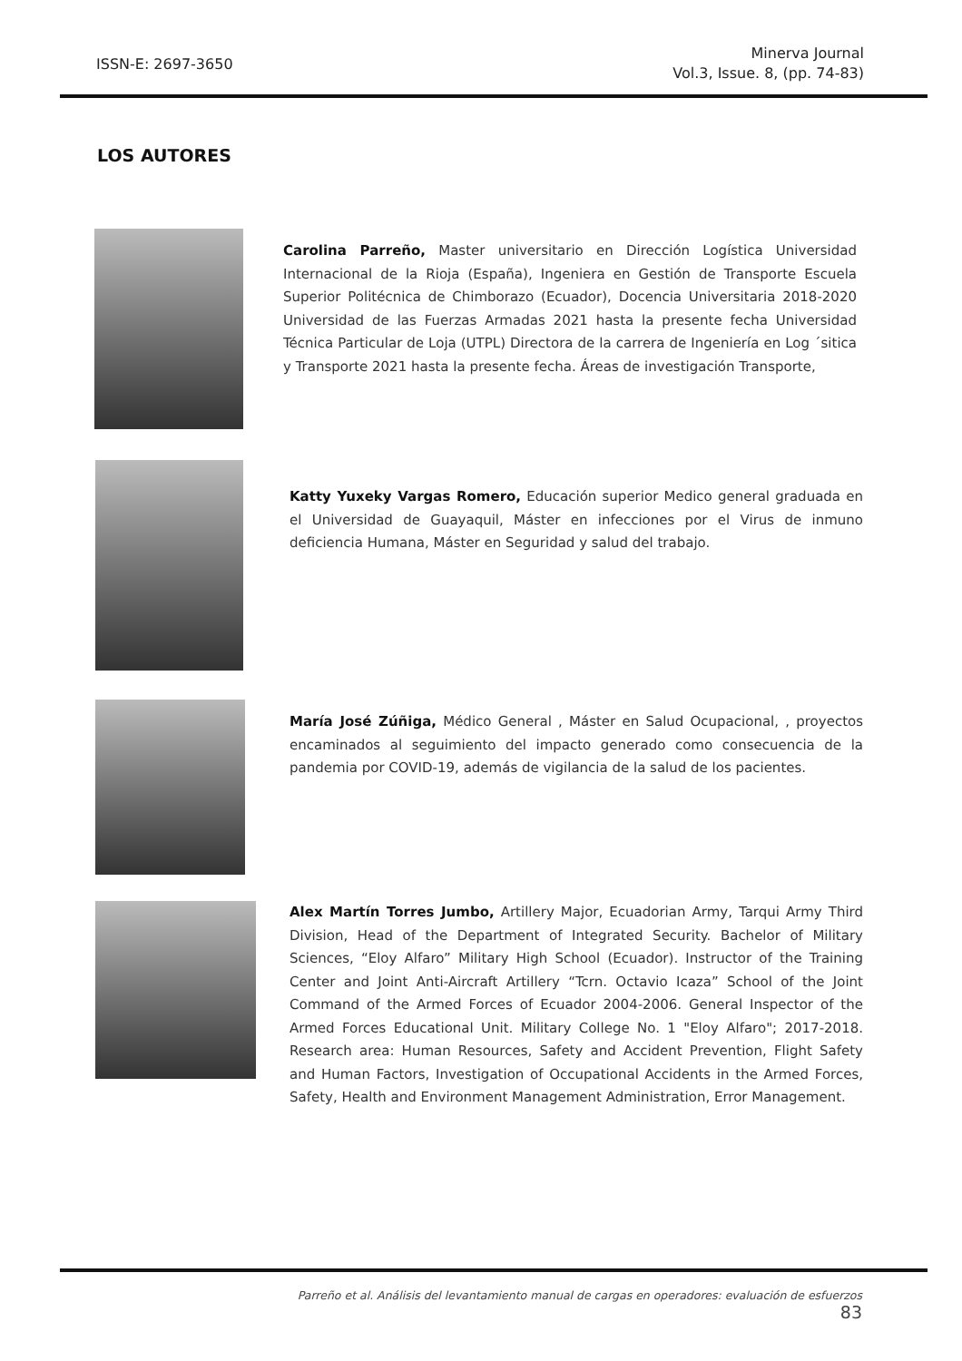ISSN-E: 2697-3650
Minerva Journal
Vol.3, Issue. 8, (pp. 74-83)
LOS AUTORES
Carolina Parreño, Master universitario en Dirección Logística Universidad Internacional de la Rioja (España), Ingeniera en Gestión de Transporte Escuela Superior Politécnica de Chimborazo (Ecuador), Docencia Universitaria 2018-2020 Universidad de las Fuerzas Armadas 2021 hasta la presente fecha Universidad Técnica Particular de Loja (UTPL) Directora de la carrera de Ingeniería en Log ´sitica y Transporte 2021 hasta la presente fecha. Áreas de investigación Transporte,
Katty Yuxeky Vargas Romero, Educación superior Medico general graduada en el Universidad de Guayaquil, Máster en infecciones por el Virus de inmuno deficiencia Humana, Máster en Seguridad y salud del trabajo.
María José Zúñiga, Médico General , Máster en Salud Ocupacional, , proyectos encaminados al seguimiento del impacto generado como consecuencia de la pandemia por COVID-19, además de vigilancia de la salud de los pacientes.
Alex Martín Torres Jumbo, Artillery Major, Ecuadorian Army, Tarqui Army Third Division, Head of the Department of Integrated Security. Bachelor of Military Sciences, “Eloy Alfaro” Military High School (Ecuador). Instructor of the Training Center and Joint Anti-Aircraft Artillery “Tcrn. Octavio Icaza” School of the Joint Command of the Armed Forces of Ecuador 2004-2006. General Inspector of the Armed Forces Educational Unit. Military College No. 1 "Eloy Alfaro"; 2017-2018. Research area: Human Resources, Safety and Accident Prevention, Flight Safety and Human Factors, Investigation of Occupational Accidents in the Armed Forces, Safety, Health and Environment Management Administration, Error Management.
Parreño et al. Análisis del levantamiento manual de cargas en operadores: evaluación de esfuerzos 83